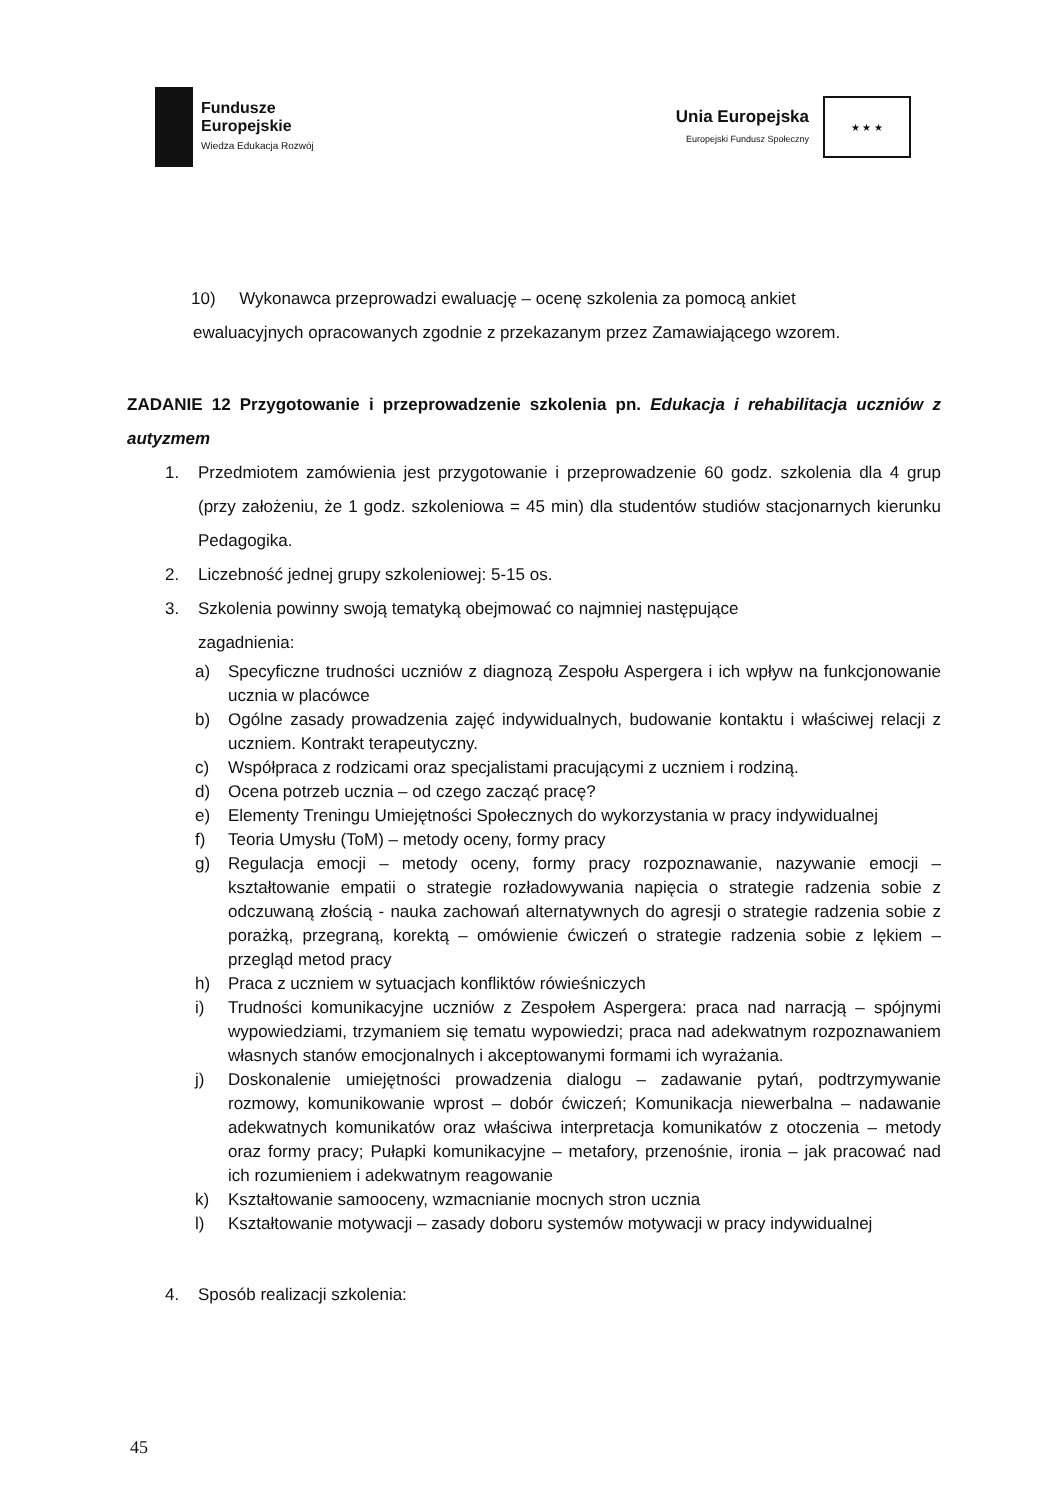Fundusze
Europejskie
Wiedza Edukacja Rozwój
Unia Europejska
Europejski Fundusz Społeczny
★ ★ ★
10) Wykonawca przeprowadzi ewaluację – ocenę szkolenia za pomocą ankiet
ewaluacyjnych opracowanych zgodnie z przekazanym przez Zamawiającego wzorem.
ZADANIE 12 Przygotowanie i przeprowadzenie szkolenia pn. Edukacja i rehabilitacja uczniów z autyzmem
1. Przedmiotem zamówienia jest przygotowanie i przeprowadzenie 60 godz. szkolenia dla 4 grup (przy założeniu, że 1 godz. szkoleniowa = 45 min) dla studentów studiów stacjonarnych kierunku Pedagogika.
2. Liczebność jednej grupy szkoleniowej: 5-15 os.
3. Szkolenia powinny swoją tematyką obejmować co najmniej następujące
zagadnienia:
a) Specyficzne trudności uczniów z diagnozą Zespołu Aspergera i ich wpływ na funkcjonowanie ucznia w placówce
b) Ogólne zasady prowadzenia zajęć indywidualnych, budowanie kontaktu i właściwej relacji z uczniem. Kontrakt terapeutyczny.
c) Współpraca z rodzicami oraz specjalistami pracującymi z uczniem i rodziną.
d) Ocena potrzeb ucznia – od czego zacząć pracę?
e) Elementy Treningu Umiejętności Społecznych do wykorzystania w pracy indywidualnej
f) Teoria Umysłu (ToM) – metody oceny, formy pracy
g) Regulacja emocji – metody oceny, formy pracy rozpoznawanie, nazywanie emocji – kształtowanie empatii o strategie rozładowywania napięcia o strategie radzenia sobie z odczuwaną złością - nauka zachowań alternatywnych do agresji o strategie radzenia sobie z porażką, przegraną, korektą – omówienie ćwiczeń o strategie radzenia sobie z lękiem – przegląd metod pracy
h) Praca z uczniem w sytuacjach konfliktów rówieśniczych
i) Trudności komunikacyjne uczniów z Zespołem Aspergera: praca nad narracją – spójnymi wypowiedziami, trzymaniem się tematu wypowiedzi; praca nad adekwatnym rozpoznawaniem własnych stanów emocjonalnych i akceptowanymi formami ich wyrażania.
j) Doskonalenie umiejętności prowadzenia dialogu – zadawanie pytań, podtrzymywanie rozmowy, komunikowanie wprost – dobór ćwiczeń; Komunikacja niewerbalna – nadawanie adekwatnych komunikatów oraz właściwa interpretacja komunikatów z otoczenia – metody oraz formy pracy; Pułapki komunikacyjne – metafory, przenośnie, ironia – jak pracować nad ich rozumieniem i adekwatnym reagowanie
k) Kształtowanie samooceny, wzmacnianie mocnych stron ucznia
l) Kształtowanie motywacji – zasady doboru systemów motywacji w pracy indywidualnej
4. Sposób realizacji szkolenia:
45